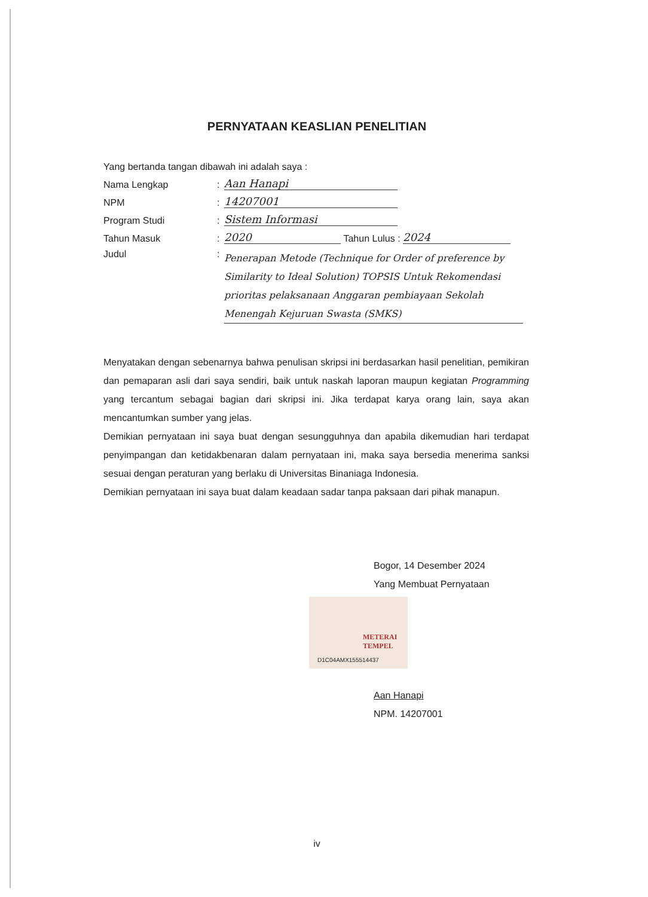PERNYATAAN KEASLIAN PENELITIAN
Yang bertanda tangan dibawah ini adalah saya :
Nama Lengkap: Aan Hanapi
NPM: 14207001
Program Studi: Sistem Informasi
Tahun Masuk: 2020 Tahun Lulus : 2024
Judul: Penerapan Metode (Technique for Order of preference by Similarity to Ideal Solution) TOPSIS Untuk Rekomendasi prioritas pelaksanaan Anggaran pembiayaan Sekolah Menengah Kejuruan Swasta (SMKS)
Menyatakan dengan sebenarnya bahwa penulisan skripsi ini berdasarkan hasil penelitian, pemikiran dan pemaparan asli dari saya sendiri, baik untuk naskah laporan maupun kegiatan Programming yang tercantum sebagai bagian dari skripsi ini. Jika terdapat karya orang lain, saya akan mencantumkan sumber yang jelas.
Demikian pernyataan ini saya buat dengan sesungguhnya dan apabila dikemudian hari terdapat penyimpangan dan ketidakbenaran dalam pernyataan ini, maka saya bersedia menerima sanksi sesuai dengan peraturan yang berlaku di Universitas Binaniaga Indonesia.
Demikian pernyataan ini saya buat dalam keadaan sadar tanpa paksaan dari pihak manapun.
Bogor, 14 Desember 2024
Yang Membuat Pernyataan
Aan Hanapi
NPM. 14207001
METERAI
TEMPEL
D1C04AMX155514437
iv